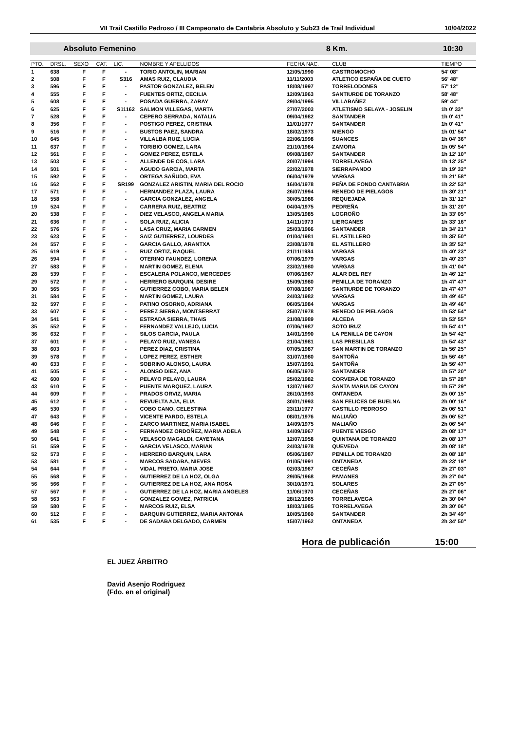VII Trail Castillo Pedroso / III Campeonato de Cantabria Absoluto y Sub23 de Trail Individual 10/04/2022
Absoluto Femenino 8 Km. 10:30
| PTO. | DRSL. | SEXO | CAT. | LIC. | NOMBRE Y APELLIDOS | FECHA NAC. | CLUB | TIEMPO |
| --- | --- | --- | --- | --- | --- | --- | --- | --- |
| 1 | 638 | F | F | - | TORIO ANTOLIN, MARIAN | 12/05/1990 | CASTROMOCHO | 54' 08" |
| 2 | 508 | F | F | S316 | AMAS RUIZ, CLAUDIA | 11/11/2003 | ATLETICO ESPAÑA DE CUETO | 56' 48" |
| 3 | 596 | F | F | - | PASTOR GONZALEZ, BELEN | 18/08/1997 | TORRELODONES | 57' 12" |
| 4 | 555 | F | F | - | FUENTES ORTIZ, CECILIA | 12/09/1963 | SANTIURDE DE TORANZO | 58' 48" |
| 5 | 608 | F | F | - | POSADA GUERRA, ZARAY | 29/04/1995 | VILLABAÑEZ | 59' 44" |
| 6 | 625 | F | F | S11162 | SALMON VILLEGAS, MARTA | 27/07/2003 | ATLETISMO SELAYA - JOSELIN | 1h 0' 33" |
| 7 | 528 | F | F | - | CEPERO SERRADA, NATALIA | 09/04/1982 | SANTANDER | 1h 0' 41" |
| 8 | 356 | F | F | - | POSTIGO PEREZ, CRISTINA | 11/01/1977 | SANTANDER | 1h 0' 41" |
| 9 | 516 | F | F | - | BUSTOS PAEZ, SANDRA | 18/02/1973 | MIENGO | 1h 01' 54" |
| 10 | 645 | F | F | - | VILLALBA RUIZ, LUCIA | 22/06/1998 | SUANCES | 1h 04' 36" |
| 11 | 637 | F | F | - | TORIBIO GOMEZ, LARA | 21/10/1984 | ZAMORA | 1h 05' 54" |
| 12 | 561 | F | F | - | GOMEZ PEREZ, ESTELA | 09/08/1987 | SANTANDER | 1h 12' 10" |
| 13 | 503 | F | F | - | ALLENDE DE COS, LARA | 20/07/1994 | TORRELAVEGA | 1h 13' 25" |
| 14 | 501 | F | F | - | AGUDO GARCIA, MARTA | 22/02/1978 | SIERRAPANDO | 1h 19' 32" |
| 15 | 592 | F | F | - | ORTEGA SAÑUDO, EVA | 06/04/1979 | VARGAS | 1h 21' 58" |
| 16 | 562 | F | F | SR199 | GONZALEZ ARISTIN, MARIA DEL ROCIO | 16/04/1978 | PEÑA DE FONDO CANTABRIA | 1h 22' 53" |
| 17 | 571 | F | F | - | HERNANDEZ PLAZA, LAURA | 26/07/1994 | RENEDO DE PIELAGOS | 1h 30' 21" |
| 18 | 558 | F | F | - | GARCIA GONZALEZ, ANGELA | 30/05/1986 | REQUEJADA | 1h 31' 12" |
| 19 | 524 | F | F | - | CARRERA RUIZ, BEATRIZ | 04/04/1975 | PEDREÑA | 1h 31' 20" |
| 20 | 538 | F | F | - | DIEZ VELASCO, ANGELA MARIA | 13/05/1985 | LOGROÑO | 1h 33' 05" |
| 21 | 636 | F | F | - | SOLA RUIZ, ALICIA | 14/11/1973 | LIERGANES | 1h 33' 16" |
| 22 | 576 | F | F | - | LASA CRUZ, MARIA CARMEN | 25/03/1966 | SANTANDER | 1h 34' 21" |
| 23 | 623 | F | F | - | SAIZ GUTIERREZ, LOURDES | 01/04/1981 | EL ASTILLERO | 1h 35' 50" |
| 24 | 557 | F | F | - | GARCIA GALLO, ARANTXA | 23/08/1978 | EL ASTILLERO | 1h 35' 52" |
| 25 | 619 | F | F | - | RUIZ ORTIZ, RAQUEL | 21/11/1984 | VARGAS | 1h 40' 23" |
| 26 | 594 | F | F | - | OTERINO FAUNDEZ, LORENA | 07/06/1979 | VARGAS | 1h 40' 23" |
| 27 | 583 | F | F | - | MARTIN GOMEZ, ELENA | 23/02/1980 | VARGAS | 1h 41' 04" |
| 28 | 539 | F | F | - | ESCALERA POLANCO, MERCEDES | 07/06/1967 | ALAR DEL REY | 1h 46' 12" |
| 29 | 572 | F | F | - | HERRERO BARQUIN, DESIRE | 15/09/1980 | PENILLA DE TORANZO | 1h 47' 47" |
| 30 | 565 | F | F | - | GUTIERREZ COBO, MARIA BELEN | 07/08/1987 | SANTIURDE DE TORANZO | 1h 47' 47" |
| 31 | 584 | F | F | - | MARTIN GOMEZ, LAURA | 24/03/1982 | VARGAS | 1h 49' 45" |
| 32 | 597 | F | F | - | PATINO OSORNO, ADRIANA | 06/05/1984 | VARGAS | 1h 49' 46" |
| 33 | 607 | F | F | - | PEREZ SIERRA, MONTSERRAT | 25/07/1978 | RENEDO DE PIELAGOS | 1h 53' 54" |
| 34 | 541 | F | F | - | ESTRADA SIERRA, THAIS | 21/08/1989 | ALCEDA | 1h 53' 55" |
| 35 | 552 | F | F | - | FERNANDEZ VALLEJO, LUCIA | 07/06/1987 | SOTO IRUZ | 1h 54' 41" |
| 36 | 632 | F | F | - | SILOS GARCIA, PAULA | 14/01/1990 | LA PENILLA DE CAYON | 1h 54' 42" |
| 37 | 601 | F | F | - | PELAYO RUIZ, VANESA | 21/04/1981 | LAS PRESILLAS | 1h 54' 43" |
| 38 | 603 | F | F | - | PEREZ DIAZ, CRISTINA | 07/05/1987 | SAN MARTIN DE TORANZO | 1h 56' 25" |
| 39 | 578 | F | F | - | LOPEZ PEREZ, ESTHER | 31/07/1980 | SANTOÑA | 1h 56' 46" |
| 40 | 633 | F | F | - | SOBRINO ALONSO, LAURA | 15/07/1991 | SANTOÑA | 1h 56' 47" |
| 41 | 505 | F | F | - | ALONSO DIEZ, ANA | 06/05/1970 | SANTANDER | 1h 57' 20" |
| 42 | 600 | F | F | - | PELAYO PELAYO, LAURA | 25/02/1982 | CORVERA DE TORANZO | 1h 57' 28" |
| 43 | 610 | F | F | - | PUENTE MARQUEZ, LAURA | 13/07/1987 | SANTA MARIA DE CAYON | 1h 57' 29" |
| 44 | 609 | F | F | - | PRADOS ORVIZ, MARIA | 26/10/1993 | ONTANEDA | 2h 00' 15" |
| 45 | 612 | F | F | - | REVUELTA AJA, ELIA | 30/01/1993 | SAN FELICES DE BUELNA | 2h 00' 16" |
| 46 | 530 | F | F | - | COBO CANO, CELESTINA | 23/11/1977 | CASTILLO PEDROSO | 2h 06' 51" |
| 47 | 643 | F | F | - | VICENTE PARDO, ESTELA | 08/01/1976 | MALIAÑO | 2h 06' 52" |
| 48 | 646 | F | F | - | ZARCO MARTINEZ, MARIA ISABEL | 14/09/1975 | MALIAÑO | 2h 06' 54" |
| 49 | 548 | F | F | - | FERNANDEZ ORDOÑEZ, MARIA ADELA | 14/09/1967 | PUENTE VIESGO | 2h 08' 17" |
| 50 | 641 | F | F | - | VELASCO MAGALDI, CAYETANA | 12/07/1958 | QUINTANA DE TORANZO | 2h 08' 17" |
| 51 | 559 | F | F | - | GARCIA VELASCO, MARIAN | 24/03/1978 | QUEVEDA | 2h 08' 18" |
| 52 | 573 | F | F | - | HERRERO BARQUIN, LARA | 05/06/1987 | PENILLA DE TORANZO | 2h 08' 18" |
| 53 | 581 | F | F | - | MARCOS SADABA, NIEVES | 01/05/1991 | ONTANEDA | 2h 23' 19" |
| 54 | 644 | F | F | - | VIDAL PRIETO, MARIA JOSE | 02/03/1967 | CECEÑAS | 2h 27' 03" |
| 55 | 568 | F | F | - | GUTIERREZ DE LA HOZ, OLGA | 29/05/1968 | PAMANES | 2h 27' 04" |
| 56 | 566 | F | F | - | GUTIERREZ DE LA HOZ, ANA ROSA | 30/10/1971 | SOLARES | 2h 27' 05" |
| 57 | 567 | F | F | - | GUTIERREZ DE LA HOZ, MARIA ANGELES | 11/06/1970 | CECEÑAS | 2h 27' 06" |
| 58 | 563 | F | F | - | GONZALEZ GOMEZ, PATRICIA | 28/12/1985 | TORRELAVEGA | 2h 30' 04" |
| 59 | 580 | F | F | - | MARCOS RUIZ, ELSA | 18/03/1985 | TORRELAVEGA | 2h 30' 06" |
| 60 | 512 | F | F | - | BARQUIN GUTIERREZ, MARIA ANTONIA | 10/05/1960 | SANTANDER | 2h 34' 49" |
| 61 | 535 | F | F | - | DE SADABA DELGADO, CARMEN | 15/07/1962 | ONTANEDA | 2h 34' 50" |
Hora de publicación 15:00
EL JUEZ ÁRBITRO
David Asenjo Rodriguez
(Fdo. en el original)